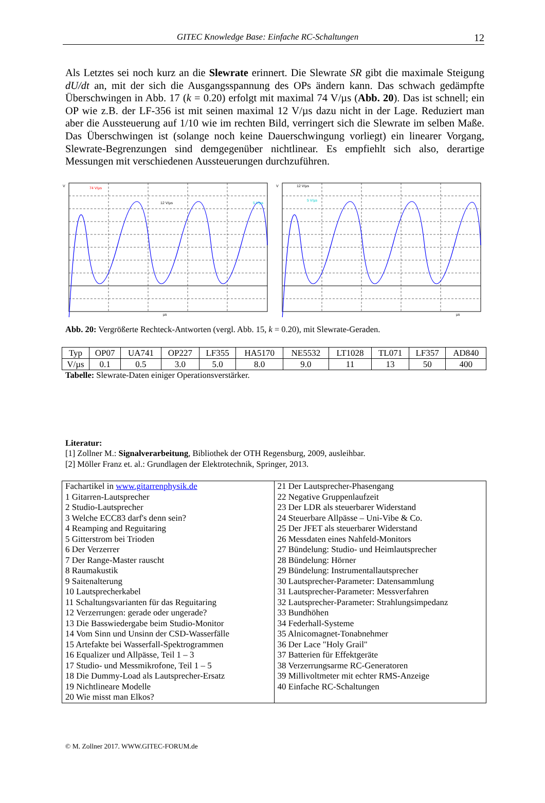GITEC Knowledge Base: Einfache RC-Schaltungen 12
Als Letztes sei noch kurz an die Slewrate erinnert. Die Slewrate SR gibt die maximale Steigung dU/dt an, mit der sich die Ausgangsspannung des OPs ändern kann. Das schwach gedämpfte Überschwingen in Abb. 17 (k = 0.20) erfolgt mit maximal 74 V/µs (Abb. 20). Das ist schnell; ein OP wie z.B. der LF-356 ist mit seinen maximal 12 V/µs dazu nicht in der Lage. Reduziert man aber die Aussteuerung auf 1/10 wie im rechten Bild, verringert sich die Slewrate im selben Maße. Das Überschwingen ist (solange noch keine Dauerschwingung vorliegt) ein linearer Vorgang, Slewrate-Begrenzungen sind demgegenüber nichtlinear. Es empfiehlt sich also, derartige Messungen mit verschiedenen Aussteuerungen durchzuführen.
74 V/µs
12 V/µs
5 V/µs
V
µs
12 V/µs
5 V/µs
V
µs
Abb. 20: Vergrößerte Rechteck-Antworten (vergl. Abb. 15, k = 0.20), mit Slewrate-Geraden.
| Typ | OP07 | UA741 | OP227 | LF355 | HA5170 | NE5532 | LT1028 | TL071 | LF357 | AD840 |
| --- | --- | --- | --- | --- | --- | --- | --- | --- | --- | --- |
| V/µs | 0.1 | 0.5 | 3.0 | 5.0 | 8.0 | 9.0 | 11 | 13 | 50 | 400 |
Tabelle: Slewrate-Daten einiger Operationsverstärker.
Literatur:
[1] Zollner M.: Signalverarbeitung, Bibliothek der OTH Regensburg, 2009, ausleihbar.
[2] Möller Franz et. al.: Grundlagen der Elektrotechnik, Springer, 2013.
| Fachartikel in www.gitarrenphysik.de 1 Gitarren-Lautsprecher 2 Studio-Lautsprecher 3 Welche ECC83 darf's denn sein? 4 Reamping and Reguitaring 5 Gitterstrom bei Trioden 6 Der Verzerrer 7 Der Range-Master rauscht 8 Raumakustik 9 Saitenalterung 10 Lautsprecherkabel 11 Schaltungsvarianten für das Reguitaring 12 Verzerrungen: gerade oder ungerade? 13 Die Basswiedergabe beim Studio-Monitor 14 Vom Sinn und Unsinn der CSD-Wasserfälle 15 Artefakte bei Wasserfall-Spektrogrammen 16 Equalizer und Allpässe, Teil 1 – 3 17 Studio- und Messmikrofone, Teil 1 – 5 18 Die Dummy-Load als Lautsprecher-Ersatz 19 Nichtlineare Modelle 20 Wie misst man Elkos? | 21 Der Lautsprecher-Phasengang 22 Negative Gruppenlaufzeit 23 Der LDR als steuerbarer Widerstand 24 Steuerbare Allpässe – Uni-Vibe & Co. 25 Der JFET als steuerbarer Widerstand 26 Messdaten eines Nahfeld-Monitors 27 Bündelung: Studio- und Heimlautsprecher 28 Bündelung: Hörner 29 Bündelung: Instrumentallautsprecher 30 Lautsprecher-Parameter: Datensammlung 31 Lautsprecher-Parameter: Messverfahren 32 Lautsprecher-Parameter: Strahlungsimpedanz 33 Bundhöhen 34 Federhall-Systeme 35 Alnicomagnet-Tonabnehmer 36 Der Lace "Holy Grail" 37 Batterien für Effektgeräte 38 Verzerrungsarme RC-Generatoren 39 Millivoltmeter mit echter RMS-Anzeige 40 Einfache RC-Schaltungen |
© M. Zollner 2017. WWW.GITEC-FORUM.de